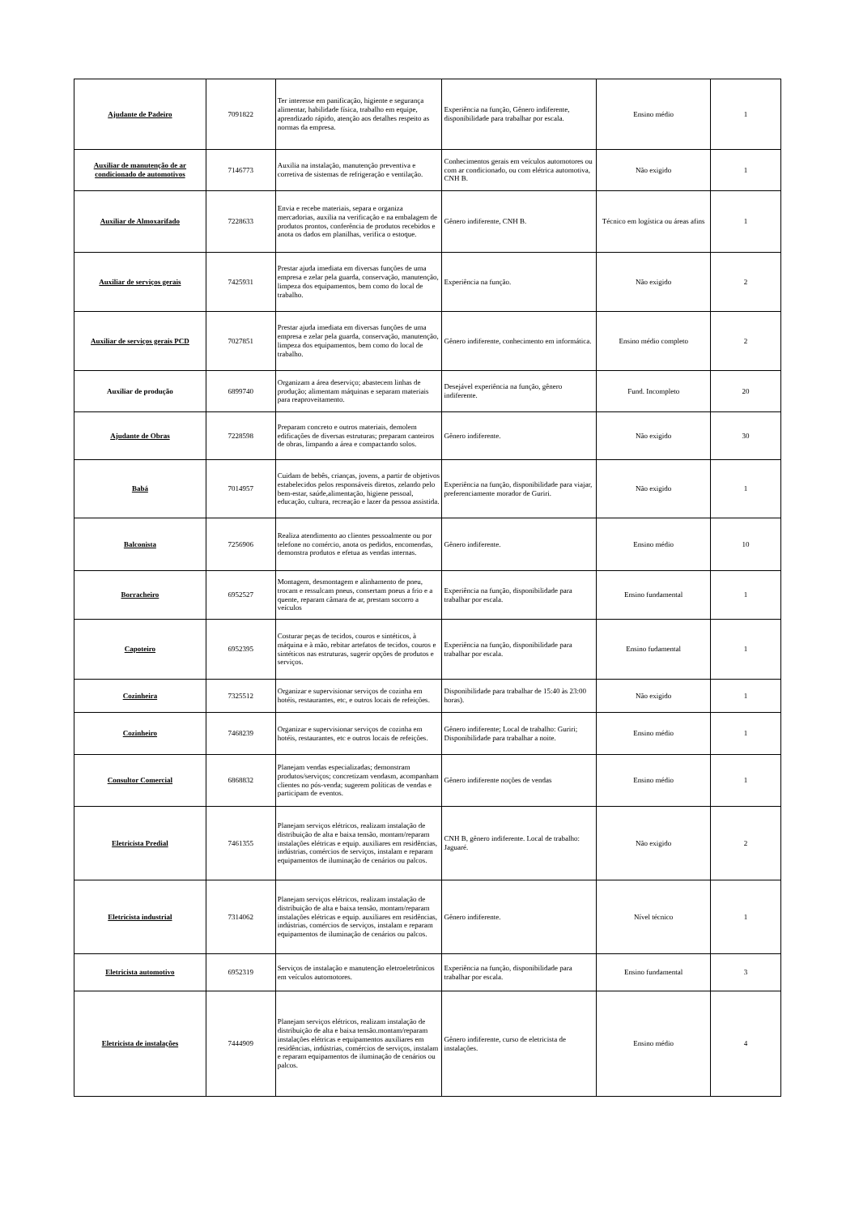| Ajudante de Padeiro | 7091822 | Ter interesse em panificação, higiente e segurança alimentar, habilidade física, trabalho em equipe, aprendizado rápido, atenção aos detalhes respeito as normas da empresa. | Experiência na função, Gênero indiferente, disponibilidade para trabalhar por escala. | Ensino médio | 1 |
| Auxiliar de manutenção de ar condicionado de automotivos | 7146773 | Auxilia na instalação, manutenção preventiva e corretiva de sistemas de refrigeração e ventilação. | Conhecimentos gerais em veículos automotores ou com ar condicionado, ou com elétrica automotiva, CNH B. | Não exigido | 1 |
| Auxiliar de Almoxarifado | 7228633 | Envia e recebe materiais, separa e organiza mercadorias, auxilia na verificação e na embalagem de produtos prontos, conferência de produtos recebidos e anota os dados em planilhas, verifica o estoque. | Gênero indiferente, CNH B. | Técnico em logística ou áreas afins | 1 |
| Auxiliar de serviços gerais | 7425931 | Prestar ajuda imediata em diversas funções de uma empresa e zelar pela guarda, conservação, manutenção, limpeza dos equipamentos, bem como do local de trabalho. | Experiência na função. | Não exigido | 2 |
| Auxiliar de serviços gerais PCD | 7027851 | Prestar ajuda imediata em diversas funções de uma empresa e zelar pela guarda, conservação, manutenção, limpeza dos equipamentos, bem como do local de trabalho. | Gênero indiferente, conhecimento em informática. | Ensino médio completo | 2 |
| Auxiliar de produção | 6899740 | Organizam a área deserviço; abastecem linhas de produção; alimentam máquinas e separam materiais para reaproveitamento. | Desejável experiência na função, gênero indiferente. | Fund. Incompleto | 20 |
| Ajudante de Obras | 7228598 | Preparam concreto e outros materiais, demolem edificações de diversas estruturas; preparam canteiros de obras, limpando a área e compactando solos. | Gênero indiferente. | Não exigido | 30 |
| Babá | 7014957 | Cuidam de bebês, crianças, jovens, a partir de objetivos estabelecidos pelos responsáveis diretos, zelando pelo bem-estar, saúde,alimentação, higiene pessoal, educação, cultura, recreação e lazer da pessoa assistida. | Experiência na função, disponibilidade para viajar, preferenciamente morador de Guriri. | Não exigido | 1 |
| Balconista | 7256906 | Realiza atendimento ao clientes pessoalmente ou por telefone no comércio, anota os pedidos, encomendas, demonstra produtos e efetua as vendas internas. | Gênero indiferente. | Ensino médio | 10 |
| Borracheiro | 6952527 | Montagem, desmontagem e alinhamento de pneu, trocam e ressulcam pneus, consertam pneus a frio e a quente, reparam câmara de ar, prestam socorro a veículos | Experiência na função, disponibilidade para trabalhar por escala. | Ensino fundamental | 1 |
| Capoteiro | 6952395 | Costurar peças de tecidos, couros e sintéticos, à máquina e à mão, rebitar artefatos de tecidos, couros e sintéticos nas estruturas, sugerir opções de produtos e serviços. | Experiência na função, disponibilidade para trabalhar por escala. | Ensino fudamental | 1 |
| Cozinheira | 7325512 | Organizar e supervisionar serviços de cozinha em hotéis, restaurantes, etc, e outros locais de refeições. | Disponibilidade para trabalhar de 15:40 às 23:00 horas). | Não exigido | 1 |
| Cozinheiro | 7468239 | Organizar e supervisionar serviços de cozinha em hotéis, restaurantes, etc e outros locais de refeições. | Gênero indiferente; Local de trabalho: Guriri; Disponibilidade para trabalhar a noite. | Ensino médio | 1 |
| Consultor Comercial | 6868832 | Planejam vendas especializadas; demonstram produtos/serviços; concretizam vendasm, acompanham clientes no pós-venda; sugerem políticas de vendas e participam de eventos. | Gênero indiferente noções de vendas | Ensino médio | 1 |
| Eletricista Predial | 7461355 | Planejam serviços elétricos, realizam instalação de distribuição de alta e baixa tensão, montam/reparam instalações elétricas e equip. auxiliares em residências, indústrias, comércios de serviços, instalam e reparam equipamentos de iluminação de cenários ou palcos. | CNH B, gênero indiferente. Local de trabalho: Jaguaré. | Não exigido | 2 |
| Eletricista industrial | 7314062 | Planejam serviços elétricos, realizam instalação de distribuição de alta e baixa tensão, montam/reparam instalações elétricas e equip. auxiliares em residências, indústrias, comércios de serviços, instalam e reparam equipamentos de iluminação de cenários ou palcos. | Gênero indiferente. | Nível técnico | 1 |
| Eletricista automotivo | 6952319 | Serviços de instalação e manutenção eletroeletrônicos em veículos automotores. | Experiência na função, disponibilidade para trabalhar por escala. | Ensino fundamental | 3 |
| Eletricista de instalações | 7444909 | Planejam serviços elétricos, realizam instalação de distribuição de alta e baixa tensão.montam/reparam instalações elétricas e equipamentos auxiliares em residências, indústrias, comércios de serviços, instalam e reparam equipamentos de iluminação de cenários ou palcos. | Gênero indiferente, curso de eletricista de instalações. | Ensino médio | 4 |